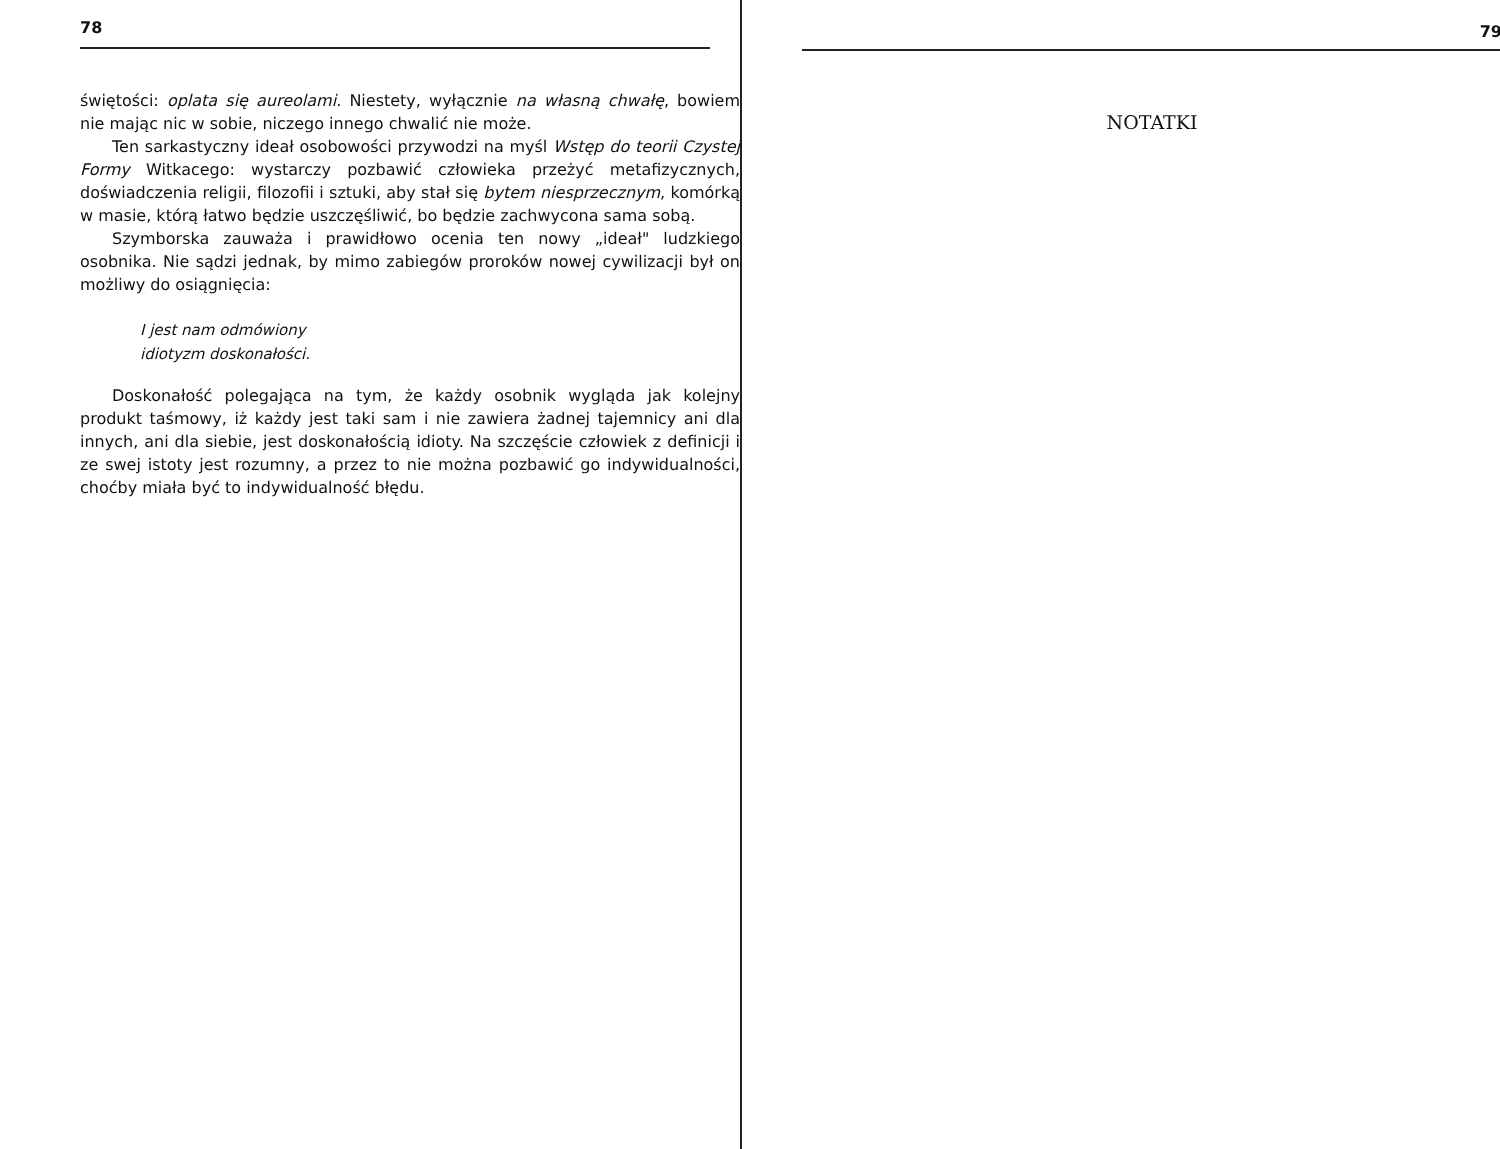78
świętości: oplata się aureolami. Niestety, wyłącznie na własną chwałę, bowiem nie mając nic w sobie, niczego innego chwalić nie może.
Ten sarkastyczny ideał osobowości przywodzi na myśl Wstęp do teorii Czystej Formy Witkacego: wystarczy pozbawić człowieka przeżyć metafizycznych, doświadczenia religii, filozofii i sztuki, aby stał się bytem niesprzecznym, komórką w masie, którą łatwo będzie uszczęśliwić, bo będzie zachwycona sama sobą.
Szymborska zauważa i prawidłowo ocenia ten nowy „ideał" ludzkiego osobnika. Nie sądzi jednak, by mimo zabiegów proroków nowej cywilizacji był on możliwy do osiągnięcia:
I jest nam odmówiony
idiotyzm doskonałości.
Doskonałość polegająca na tym, że każdy osobnik wygląda jak kolejny produkt taśmowy, iż każdy jest taki sam i nie zawiera żadnej tajemnicy ani dla innych, ani dla siebie, jest doskonałością idioty. Na szczęście człowiek z definicji i ze swej istoty jest rozumny, a przez to nie można pozbawić go indywidualności, choćby miała być to indywidualność błędu.
79
NOTATKI